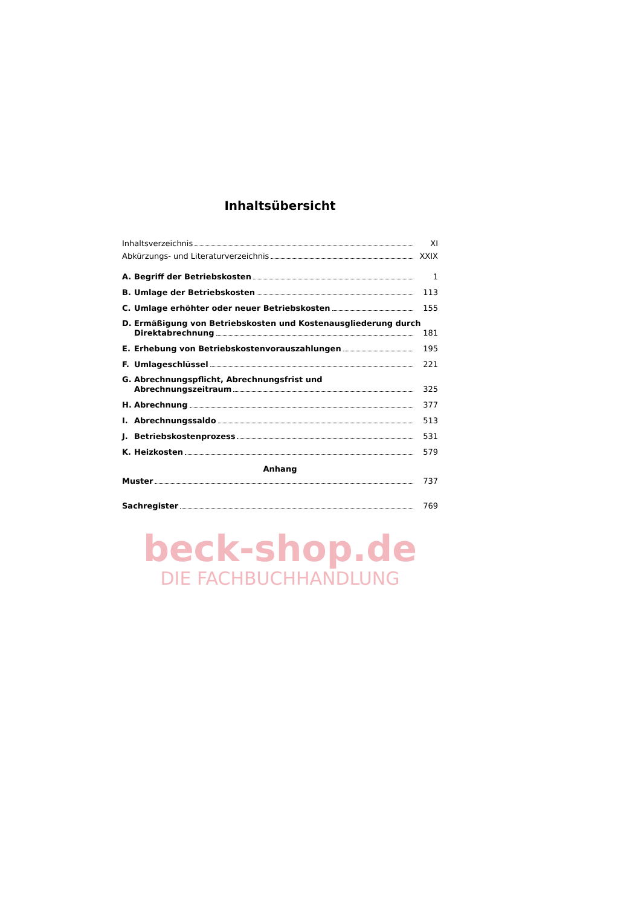Inhaltsübersicht
Inhaltsverzeichnis XI
Abkürzungs- und Literaturverzeichnis XXIX
A. Begriff der Betriebskosten 1
B. Umlage der Betriebskosten 113
C. Umlage erhöhter oder neuer Betriebskosten 155
D. Ermäßigung von Betriebskosten und Kostenausgliederung durch
Direktabrechnung 181
E. Erhebung von Betriebskostenvorauszahlungen 195
F. Umlageschlüssel 221
G. Abrechnungspflicht, Abrechnungsfrist und
Abrechnungszeitraum 325
H. Abrechnung 377
I. Abrechnungssaldo 513
J. Betriebskostenprozess 531
K. Heizkosten 579
Anhang
Muster 737
Sachregister 769
beck-shop.de
DIE FACHBUCHHANDLUNG